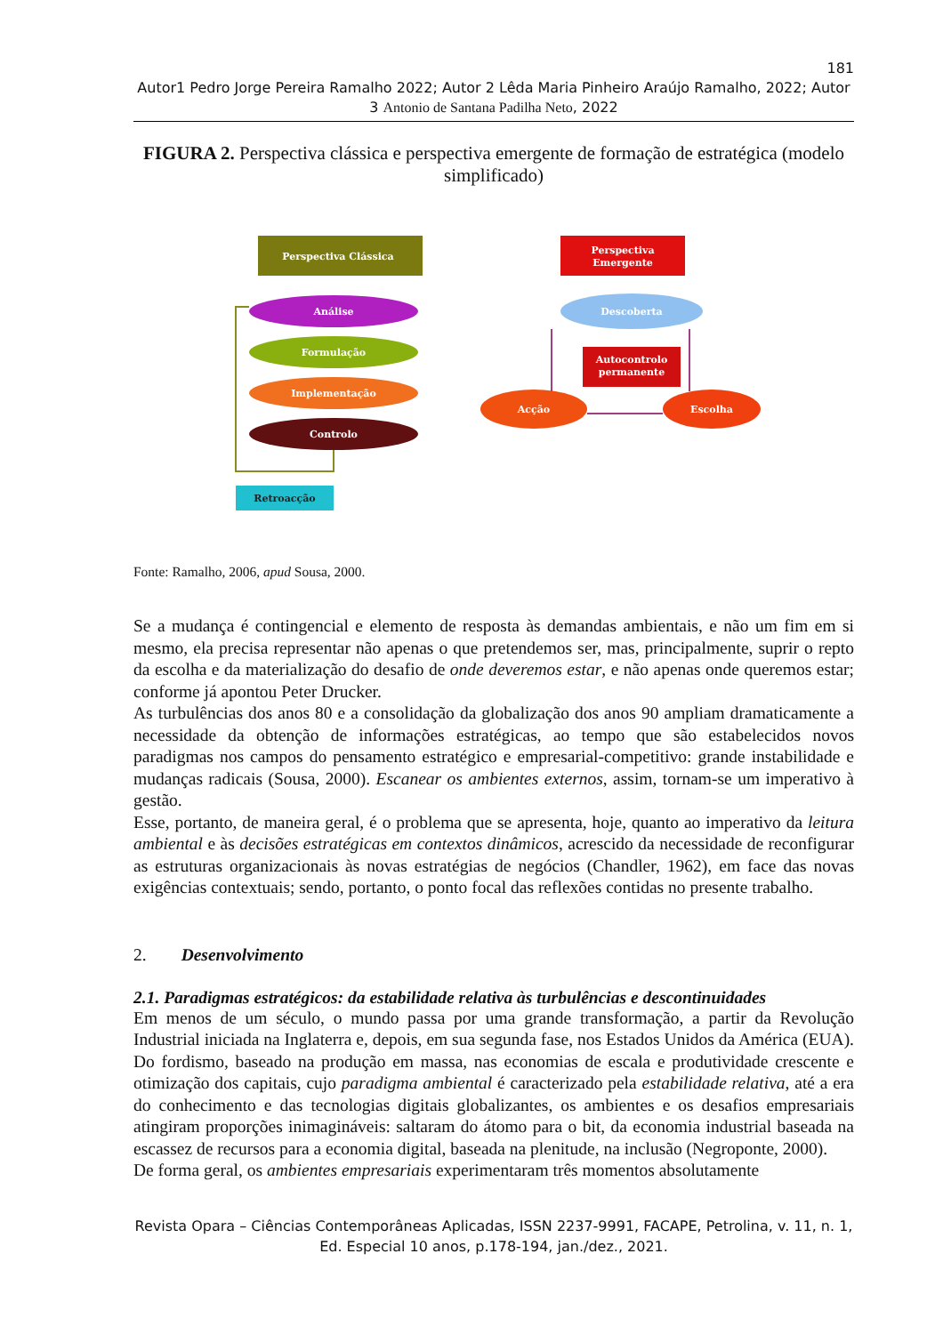181
Autor1 Pedro Jorge Pereira Ramalho 2022; Autor 2 Lêda Maria Pinheiro Araújo Ramalho, 2022; Autor 3 Antonio de Santana Padilha Neto, 2022
FIGURA 2. Perspectiva clássica e perspectiva emergente de formação de estratégica (modelo simplificado)
Perspectiva Clássica
Análise
Formulação
Implementação
Controlo
Retroacção
Perspectiva
Emergente
Descoberta
Autocontrolo
permanente
Acção
Escolha
Fonte: Ramalho, 2006, apud Sousa, 2000.
Se a mudança é contingencial e elemento de resposta às demandas ambientais, e não um fim em si mesmo, ela precisa representar não apenas o que pretendemos ser, mas, principalmente, suprir o repto da escolha e da materialização do desafio de onde deveremos estar, e não apenas onde queremos estar; conforme já apontou Peter Drucker.
As turbulências dos anos 80 e a consolidação da globalização dos anos 90 ampliam dramaticamente a necessidade da obtenção de informações estratégicas, ao tempo que são estabelecidos novos paradigmas nos campos do pensamento estratégico e empresarial-competitivo: grande instabilidade e mudanças radicais (Sousa, 2000). Escanear os ambientes externos, assim, tornam-se um imperativo à gestão.
Esse, portanto, de maneira geral, é o problema que se apresenta, hoje, quanto ao imperativo da leitura ambiental e às decisões estratégicas em contextos dinâmicos, acrescido da necessidade de reconfigurar as estruturas organizacionais às novas estratégias de negócios (Chandler, 1962), em face das novas exigências contextuais; sendo, portanto, o ponto focal das reflexões contidas no presente trabalho.
2. Desenvolvimento
2.1. Paradigmas estratégicos: da estabilidade relativa às turbulências e descontinuidades
Em menos de um século, o mundo passa por uma grande transformação, a partir da Revolução Industrial iniciada na Inglaterra e, depois, em sua segunda fase, nos Estados Unidos da América (EUA). Do fordismo, baseado na produção em massa, nas economias de escala e produtividade crescente e otimização dos capitais, cujo paradigma ambiental é caracterizado pela estabilidade relativa, até a era do conhecimento e das tecnologias digitais globalizantes, os ambientes e os desafios empresariais atingiram proporções inimagináveis: saltaram do átomo para o bit, da economia industrial baseada na escassez de recursos para a economia digital, baseada na plenitude, na inclusão (Negroponte, 2000).
De forma geral, os ambientes empresariais experimentaram três momentos absolutamente
Revista Opara – Ciências Contemporâneas Aplicadas, ISSN 2237-9991, FACAPE, Petrolina, v. 11, n. 1, Ed. Especial 10 anos, p.178-194, jan./dez., 2021.